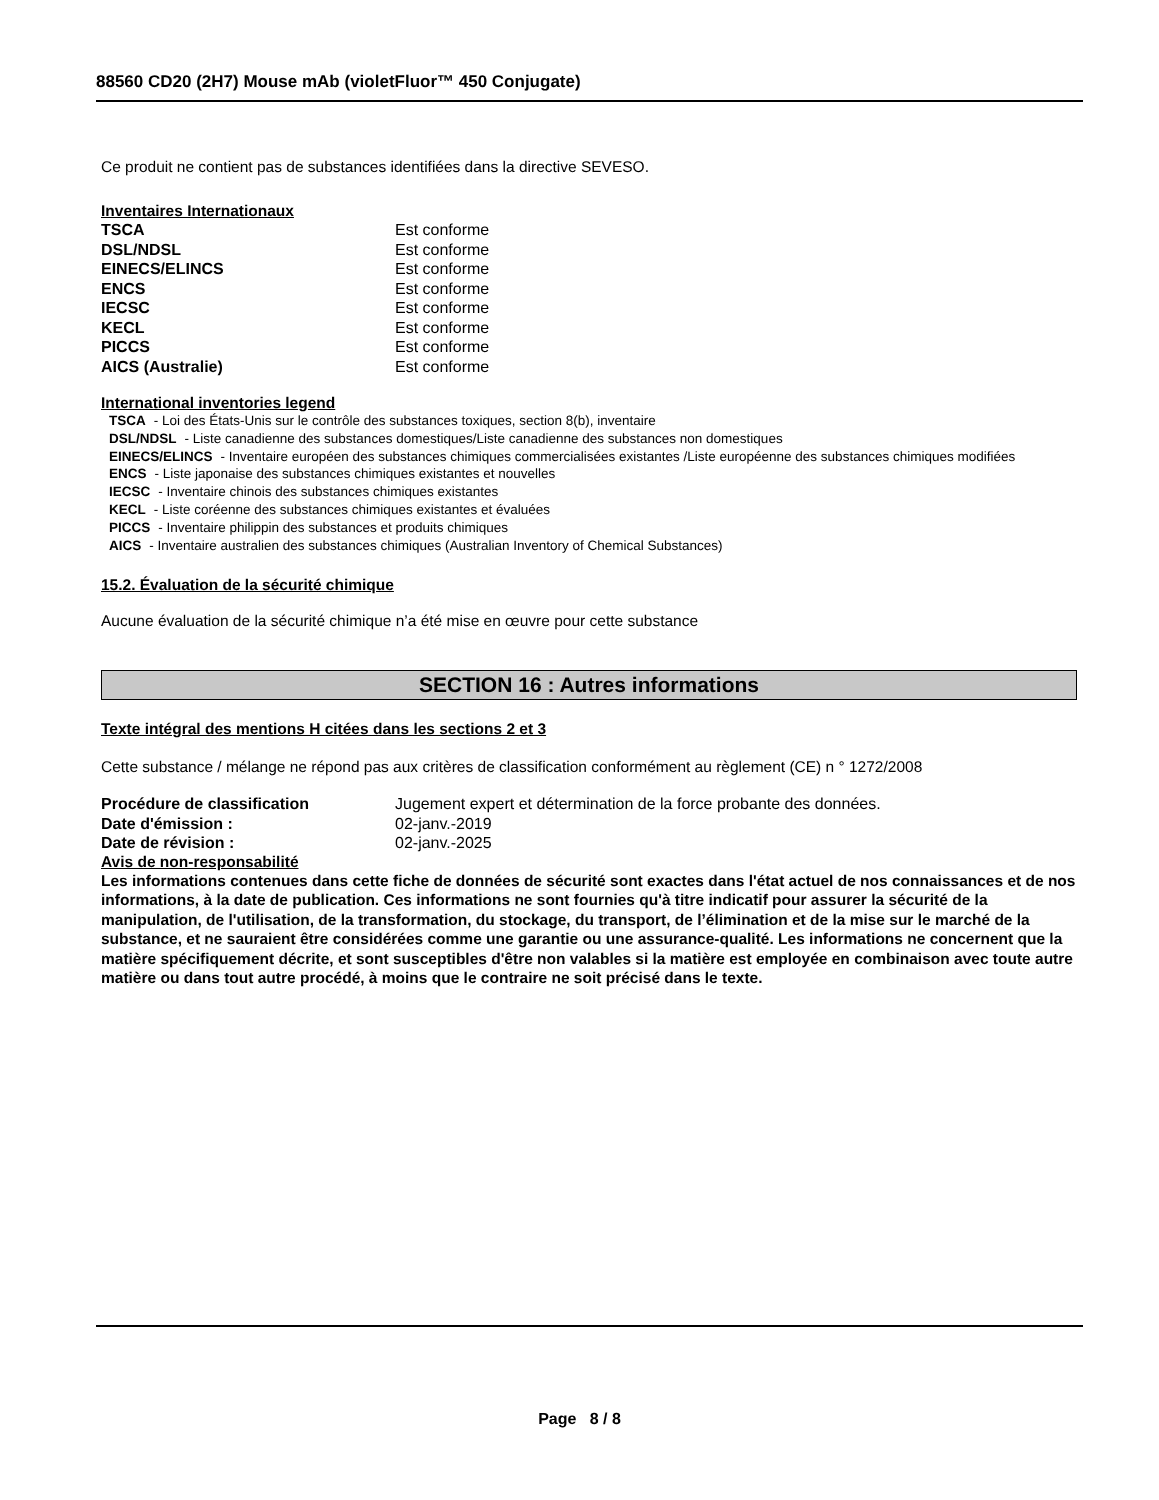88560 CD20 (2H7) Mouse mAb (violetFluor™ 450 Conjugate)
Ce produit ne contient pas de substances identifiées dans la directive SEVESO.
Inventaires Internationaux
| TSCA | Est conforme |
| DSL/NDSL | Est conforme |
| EINECS/ELINCS | Est conforme |
| ENCS | Est conforme |
| IECSC | Est conforme |
| KECL | Est conforme |
| PICCS | Est conforme |
| AICS (Australie) | Est conforme |
International inventories legend
TSCA - Loi des États-Unis sur le contrôle des substances toxiques, section 8(b), inventaire
DSL/NDSL - Liste canadienne des substances domestiques/Liste canadienne des substances non domestiques
EINECS/ELINCS - Inventaire européen des substances chimiques commercialisées existantes /Liste européenne des substances chimiques modifiées
ENCS - Liste japonaise des substances chimiques existantes et nouvelles
IECSC - Inventaire chinois des substances chimiques existantes
KECL - Liste coréenne des substances chimiques existantes et évaluées
PICCS - Inventaire philippin des substances et produits chimiques
AICS - Inventaire australien des substances chimiques (Australian Inventory of Chemical Substances)
15.2. Évaluation de la sécurité chimique
Aucune évaluation de la sécurité chimique n’a été mise en œuvre pour cette substance
SECTION 16 : Autres informations
Texte intégral des mentions H citées dans les sections 2 et 3
Cette substance / mélange ne répond pas aux critères de classification conformément au règlement (CE) n ° 1272/2008
| Procédure de classification | Jugement expert et détermination de la force probante des données. |
| Date d'émission : | 02-janv.-2019 |
| Date de révision : | 02-janv.-2025 |
Avis de non-responsabilité
Les informations contenues dans cette fiche de données de sécurité sont exactes dans l'état actuel de nos connaissances et de nos informations, à la date de publication. Ces informations ne sont fournies qu'à titre indicatif pour assurer la sécurité de la manipulation, de l'utilisation, de la transformation, du stockage, du transport, de l’élimination et de la mise sur le marché de la substance, et ne sauraient être considérées comme une garantie ou une assurance-qualité. Les informations ne concernent que la matière spécifiquement décrite, et sont susceptibles d'être non valables si la matière est employée en combinaison avec toute autre matière ou dans tout autre procédé, à moins que le contraire ne soit précisé dans le texte.
Page 8 / 8